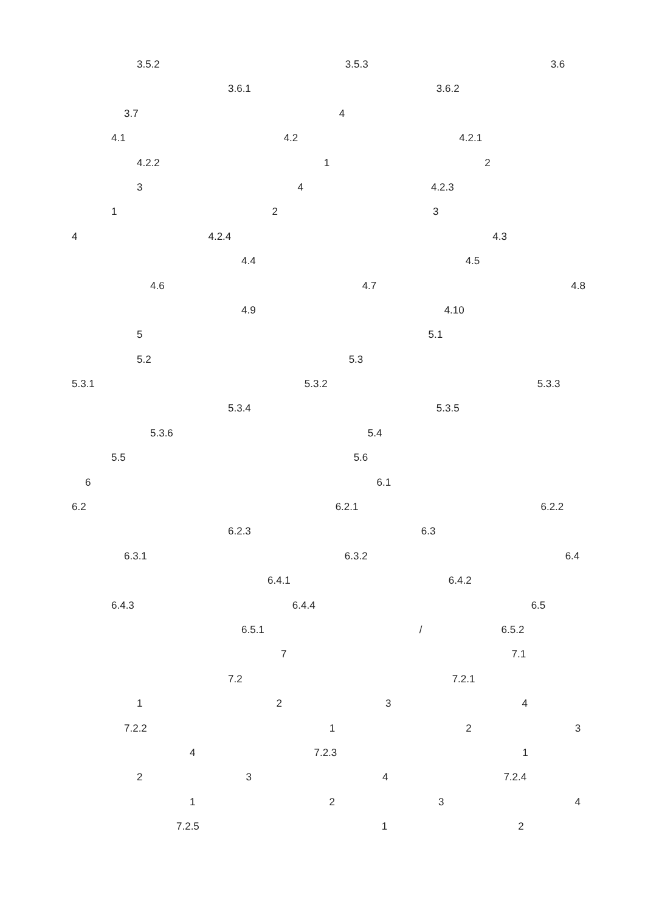3.5.2 3.5.3 3.6
3.6.1 3.6.2
3.7 4
4.1 4.2 4.2.1
4.2.2 12
34 4.2.3
123
4 4.2.4 4.3
4.4 4.5
4.6 4.7 4.8
4.9 4.10
5 5.1
5.2 5.3
5.3.1 5.3.2 5.3.3
5.3.4 5.3.5
5.3.6 5.4
5.5 5.6
6 6.1
6.2 6.2.1 6.2.2
6.2.3 6.3
6.3.1 6.3.2 6.4
6.4.1 6.4.2
6.4.3 6.4.4 6.5
6.5.1 / 6.5.2
7 7.1
7.2 7.2.1
1234
7.2.2 123
4 7.2.3 1
234 7.2.4
1234
7.2.5 12